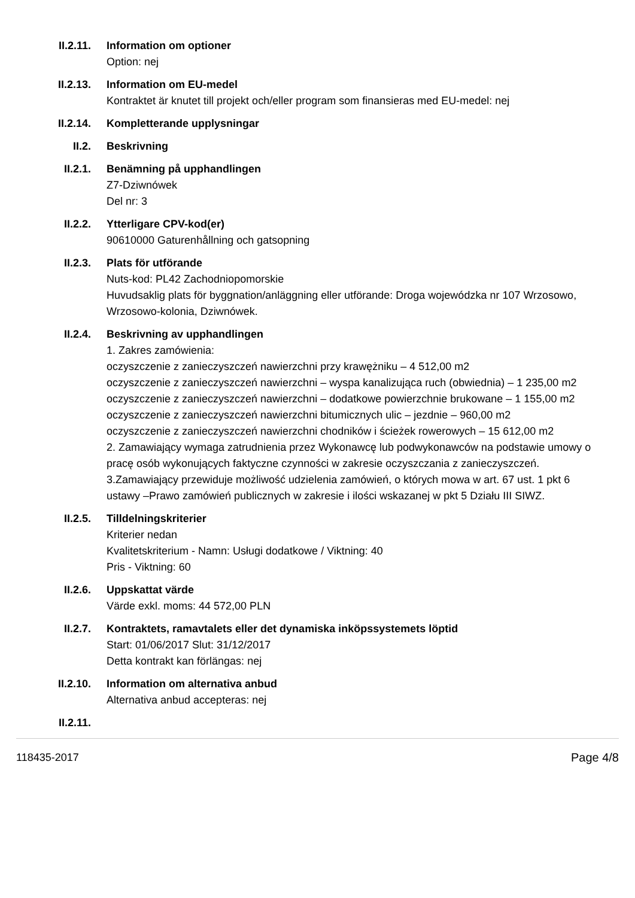II.2.11. Information om optioner
Option: nej
II.2.13. Information om EU-medel
Kontraktet är knutet till projekt och/eller program som finansieras med EU-medel: nej
II.2.14. Kompletterande upplysningar
II.2. Beskrivning
II.2.1. Benämning på upphandlingen
Z7-Dziwnówek
Del nr: 3
II.2.2. Ytterligare CPV-kod(er)
90610000 Gaturenhållning och gatsopning
II.2.3. Plats för utförande
Nuts-kod: PL42 Zachodniopomorskie
Huvudsaklig plats för byggnation/anläggning eller utförande: Droga wojewódzka nr 107 Wrzosowo, Wrzosowo-kolonia, Dziwnówek.
II.2.4. Beskrivning av upphandlingen
1. Zakres zamówienia:
oczyszczenie z zanieczyszczeń nawierzchni przy krawężniku – 4 512,00 m2
oczyszczenie z zanieczyszczeń nawierzchni – wyspa kanalizująca ruch (obwiednia) – 1 235,00 m2
oczyszczenie z zanieczyszczeń nawierzchni – dodatkowe powierzchnie brukowane – 1 155,00 m2
oczyszczenie z zanieczyszczeń nawierzchni bitumicznych ulic – jezdnie – 960,00 m2
oczyszczenie z zanieczyszczeń nawierzchni chodników i ścieżek rowerowych – 15 612,00 m2
2. Zamawiający wymaga zatrudnienia przez Wykonawcę lub podwykonawców na podstawie umowy o pracę osób wykonujących faktyczne czynności w zakresie oczyszczania z zanieczyszczeń.
3.Zamawiający przewiduje możliwość udzielenia zamówień, o których mowa w art. 67 ust. 1 pkt 6 ustawy –Prawo zamówień publicznych w zakresie i ilości wskazanej w pkt 5 Działu III SIWZ.
II.2.5. Tilldelningskriterier
Kriterier nedan
Kvalitetskriterium - Namn: Usługi dodatkowe / Viktning: 40
Pris - Viktning: 60
II.2.6. Uppskattat värde
Värde exkl. moms: 44 572,00 PLN
II.2.7. Kontraktets, ramavtalets eller det dynamiska inköpssystemets löptid
Start: 01/06/2017 Slut: 31/12/2017
Detta kontrakt kan förlängas: nej
II.2.10. Information om alternativa anbud
Alternativa anbud accepteras: nej
II.2.11.
118435-2017 Page 4/8